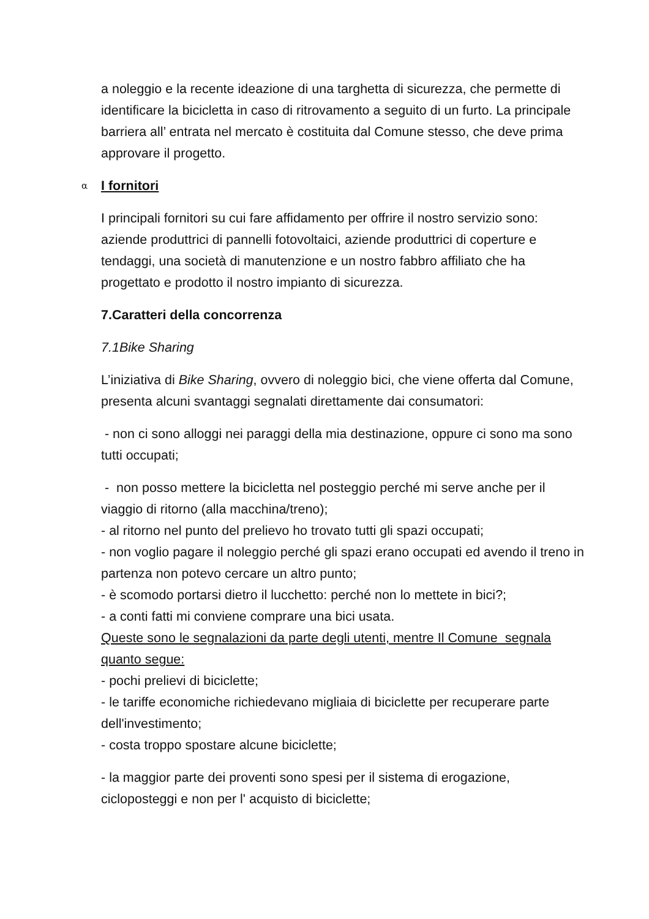a noleggio e la recente ideazione di una targhetta di sicurezza, che permette di identificare la bicicletta in caso di ritrovamento a seguito di un furto. La principale barriera all’ entrata nel mercato è costituita dal Comune stesso, che deve prima approvare il progetto.
α I fornitori
I principali fornitori su cui fare affidamento per offrire il nostro servizio sono: aziende produttrici di pannelli fotovoltaici, aziende produttrici di coperture e tendaggi, una società di manutenzione e un nostro fabbro affiliato che ha progettato e prodotto il nostro impianto di sicurezza.
7.Caratteri della concorrenza
7.1Bike Sharing
L’iniziativa di Bike Sharing, ovvero di noleggio bici, che viene offerta dal Comune, presenta alcuni svantaggi segnalati direttamente dai consumatori:
- non ci sono alloggi nei paraggi della mia destinazione, oppure ci sono ma sono tutti occupati;
- non posso mettere la bicicletta nel posteggio perché mi serve anche per il viaggio di ritorno (alla macchina/treno);
- al ritorno nel punto del prelievo ho trovato tutti gli spazi occupati;
- non voglio pagare il noleggio perché gli spazi erano occupati ed avendo il treno in partenza non potevo cercare un altro punto;
- è scomodo portarsi dietro il lucchetto: perché non lo mettete in bici?;
- a conti fatti mi conviene comprare una bici usata.
Queste sono le segnalazioni da parte degli utenti, mentre Il Comune segnala quanto segue:
- pochi prelievi di biciclette;
- le tariffe economiche richiedevano migliaia di biciclette per recuperare parte dell'investimento;
- costa troppo spostare alcune biciclette;
- la maggior parte dei proventi sono spesi per il sistema di erogazione, cicloposteggi e non per l' acquisto di biciclette;